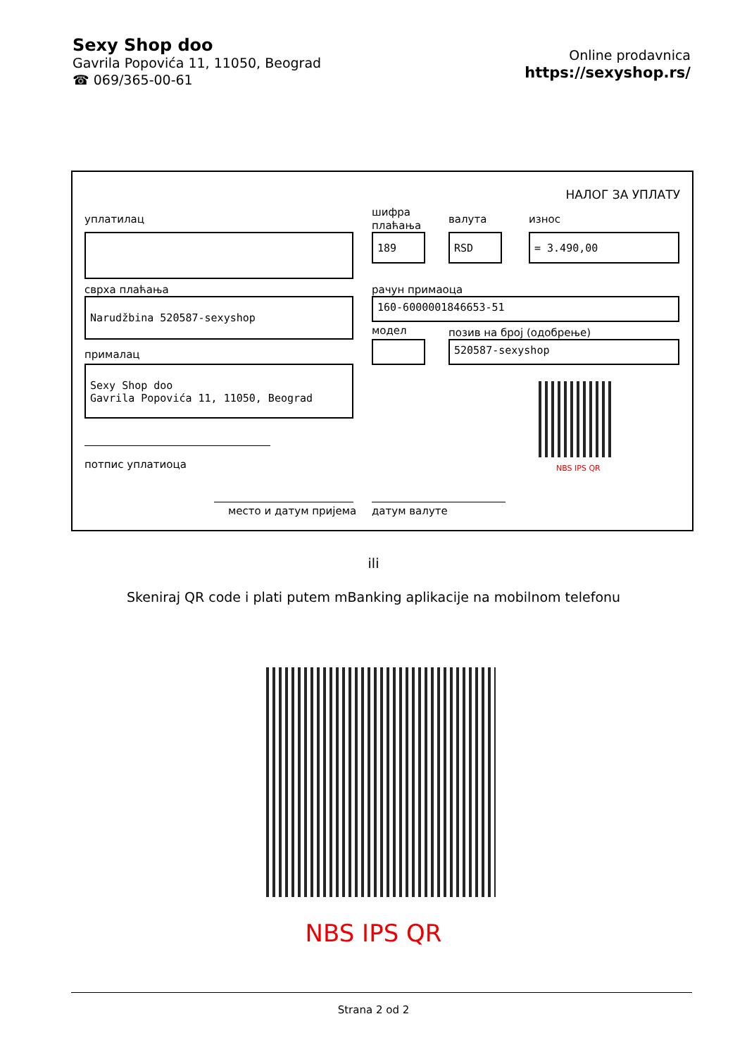Sexy Shop doo
Gavrila Popovića 11, 11050, Beograd
☎ 069/365-00-61
Online prodavnica
https://sexyshop.rs/
НАЛОГ ЗА УПЛАТУ
уплатилац
шифра
плаћања
валута износ
189 RSD = 3.490,00
сврха плаћања рачун примаоца
Narudžbina 520587-sexyshop 160-6000001846653-51
модел позив на број (одобрење)
520587-sexyshop
прималац
Sexy Shop doo
Gavrila Popovića 11, 11050, Beograd
NBS IPS QR
потпис уплатиоца
место и датум пријема датум валуте
ili
Skeniraj QR code i plati putem mBanking aplikacije na mobilnom telefonu
NBS IPS QR
Strana 2 od 2